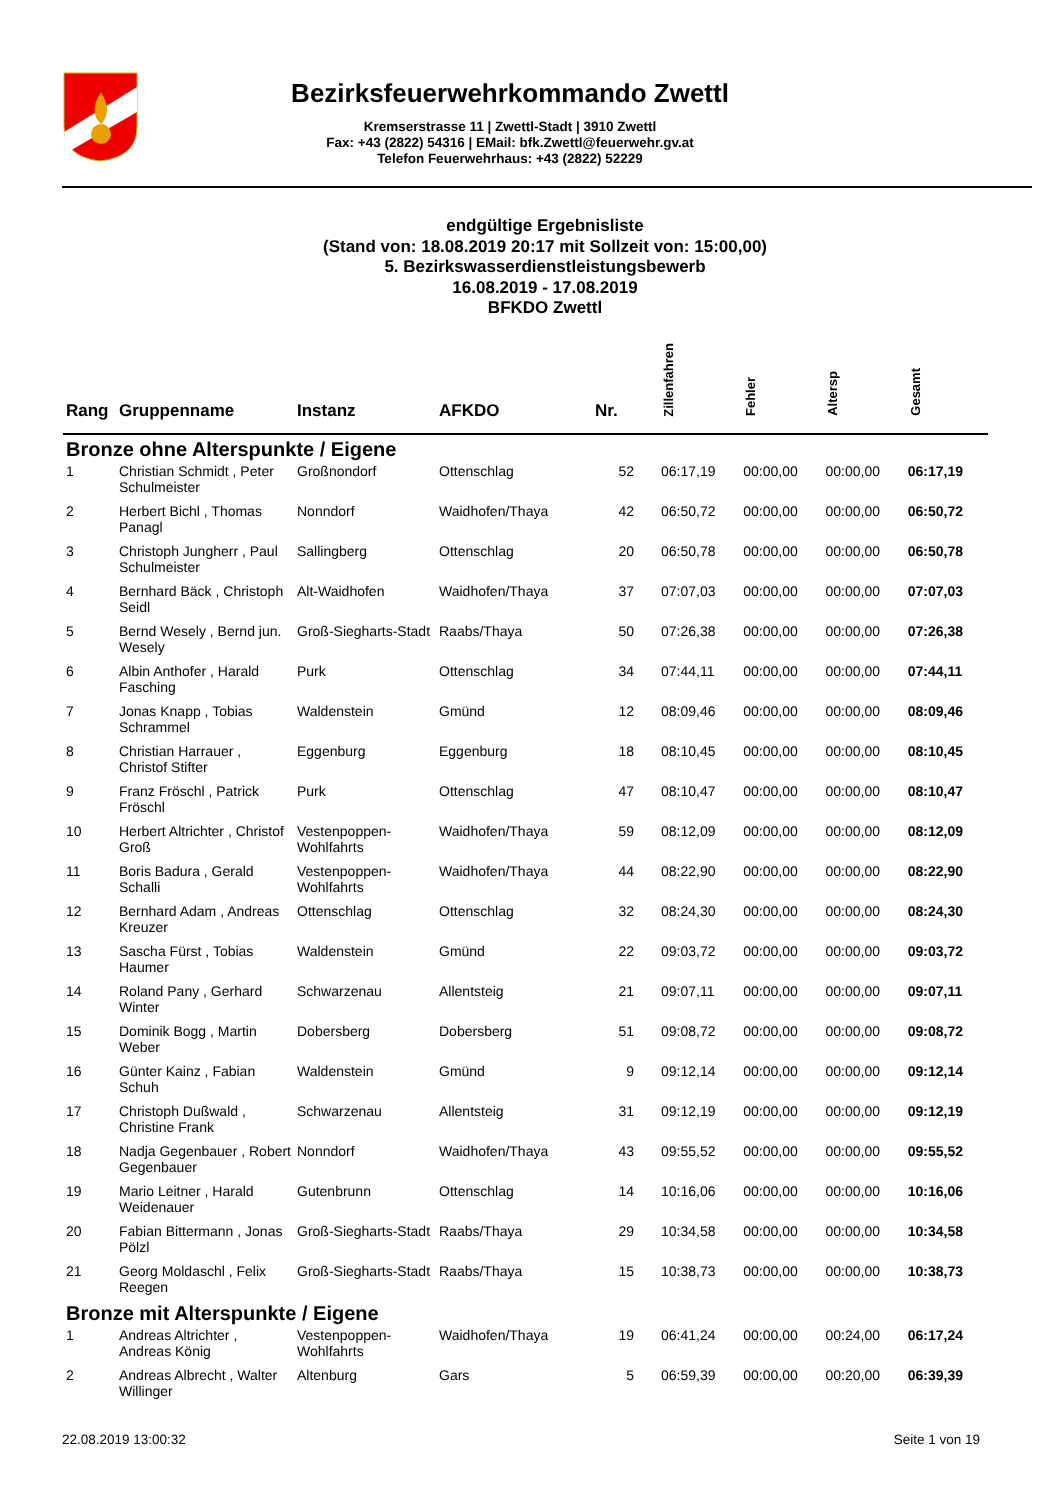Bezirksfeuerwehrkommando Zwettl
Kremserstrasse 11 | Zwettl-Stadt | 3910 Zwettl
Fax: +43 (2822) 54316 | EMail: bfk.Zwettl@feuerwehr.gv.at
Telefon Feuerwehrhaus: +43 (2822) 52229
endgültige Ergebnisliste
(Stand von: 18.08.2019 20:17 mit Sollzeit von: 15:00,00)
5. Bezirkswasserdienstleistungsbewerb
16.08.2019 - 17.08.2019
BFKDO Zwettl
| Rang | Gruppenname | Instanz | AFKDO | Nr. | Zillenfahren | Fehler | Altersp | Gesamt |
| --- | --- | --- | --- | --- | --- | --- | --- | --- |
| Bronze ohne Alterspunkte / Eigene | | | | | | | | |
| 1 | Christian Schmidt , Peter Schulmeister | Großnondorf | Ottenschlag | 52 | 06:17,19 | 00:00,00 | 00:00,00 | 06:17,19 |
| 2 | Herbert Bichl , Thomas Panagl | Nonndorf | Waidhofen/Thaya | 42 | 06:50,72 | 00:00,00 | 00:00,00 | 06:50,72 |
| 3 | Christoph Jungherr , Paul Schulmeister | Sallingberg | Ottenschlag | 20 | 06:50,78 | 00:00,00 | 00:00,00 | 06:50,78 |
| 4 | Bernhard Bäck , Christoph Seidl | Alt-Waidhofen | Waidhofen/Thaya | 37 | 07:07,03 | 00:00,00 | 00:00,00 | 07:07,03 |
| 5 | Bernd Wesely , Bernd jun. Wesely | Groß-Siegharts-Stadt | Raabs/Thaya | 50 | 07:26,38 | 00:00,00 | 00:00,00 | 07:26,38 |
| 6 | Albin Anthofer , Harald Fasching | Purk | Ottenschlag | 34 | 07:44,11 | 00:00,00 | 00:00,00 | 07:44,11 |
| 7 | Jonas Knapp , Tobias Schrammel | Waldenstein | Gmünd | 12 | 08:09,46 | 00:00,00 | 00:00,00 | 08:09,46 |
| 8 | Christian Harrauer , Christof Stifter | Eggenburg | Eggenburg | 18 | 08:10,45 | 00:00,00 | 00:00,00 | 08:10,45 |
| 9 | Franz Fröschl , Patrick Fröschl | Purk | Ottenschlag | 47 | 08:10,47 | 00:00,00 | 00:00,00 | 08:10,47 |
| 10 | Herbert Altrichter , Christof Groß | Vestenpoppen-Wohlfahrts | Waidhofen/Thaya | 59 | 08:12,09 | 00:00,00 | 00:00,00 | 08:12,09 |
| 11 | Boris Badura , Gerald Schalli | Vestenpoppen-Wohlfahrts | Waidhofen/Thaya | 44 | 08:22,90 | 00:00,00 | 00:00,00 | 08:22,90 |
| 12 | Bernhard Adam , Andreas Kreuzer | Ottenschlag | Ottenschlag | 32 | 08:24,30 | 00:00,00 | 00:00,00 | 08:24,30 |
| 13 | Sascha Fürst , Tobias Haumer | Waldenstein | Gmünd | 22 | 09:03,72 | 00:00,00 | 00:00,00 | 09:03,72 |
| 14 | Roland Pany , Gerhard Winter | Schwarzenau | Allentsteig | 21 | 09:07,11 | 00:00,00 | 00:00,00 | 09:07,11 |
| 15 | Dominik Bogg , Martin Weber | Dobersberg | Dobersberg | 51 | 09:08,72 | 00:00,00 | 00:00,00 | 09:08,72 |
| 16 | Günter Kainz , Fabian Schuh | Waldenstein | Gmünd | 9 | 09:12,14 | 00:00,00 | 00:00,00 | 09:12,14 |
| 17 | Christoph Dußwald , Christine Frank | Schwarzenau | Allentsteig | 31 | 09:12,19 | 00:00,00 | 00:00,00 | 09:12,19 |
| 18 | Nadja Gegenbauer , Robert Gegenbauer | Nonndorf | Waidhofen/Thaya | 43 | 09:55,52 | 00:00,00 | 00:00,00 | 09:55,52 |
| 19 | Mario Leitner , Harald Weidenauer | Gutenbrunn | Ottenschlag | 14 | 10:16,06 | 00:00,00 | 00:00,00 | 10:16,06 |
| 20 | Fabian Bittermann , Jonas Pölzl | Groß-Siegharts-Stadt | Raabs/Thaya | 29 | 10:34,58 | 00:00,00 | 00:00,00 | 10:34,58 |
| 21 | Georg Moldaschl , Felix Reegen | Groß-Siegharts-Stadt | Raabs/Thaya | 15 | 10:38,73 | 00:00,00 | 00:00,00 | 10:38,73 |
| Bronze mit Alterspunkte / Eigene | | | | | | | | |
| 1 | Andreas Altrichter , Andreas König | Vestenpoppen-Wohlfahrts | Waidhofen/Thaya | 19 | 06:41,24 | 00:00,00 | 00:24,00 | 06:17,24 |
| 2 | Andreas Albrecht , Walter Willinger | Altenburg | Gars | 5 | 06:59,39 | 00:00,00 | 00:20,00 | 06:39,39 |
22.08.2019 13:00:32 Seite 1 von 19